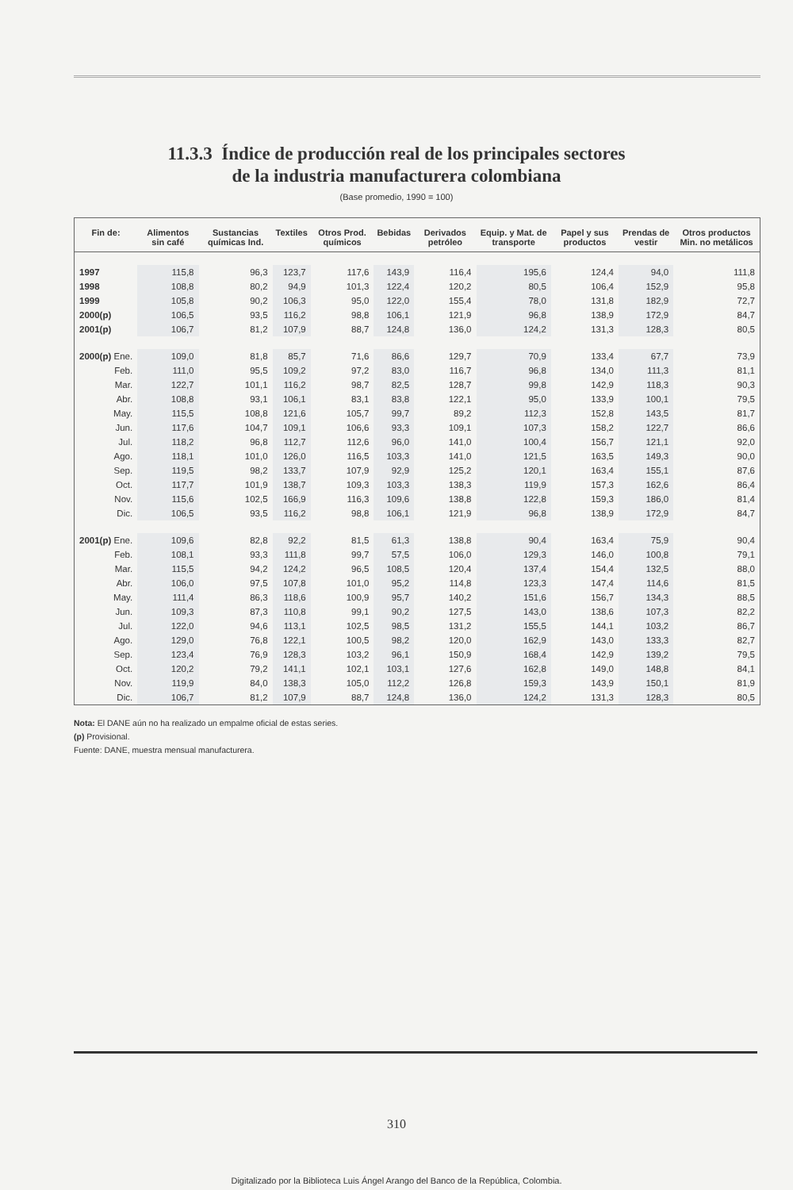11.3.3 Índice de producción real de los principales sectores
de la industria manufacturera colombiana
(Base promedio, 1990 = 100)
| Fin de: | Alimentos sin café | Sustancias químicas Ind. | Textiles | Otros Prod. químicos | Bebidas | Derivados petróleo | Equip. y Mat. de transporte | Papel y sus productos | Prendas de vestir | Otros productos Min. no metálicos |
| --- | --- | --- | --- | --- | --- | --- | --- | --- | --- | --- |
| 1997 | 115,8 | 96,3 | 123,7 | 117,6 | 143,9 | 116,4 | 195,6 | 124,4 | 94,0 | 111,8 |
| 1998 | 108,8 | 80,2 | 94,9 | 101,3 | 122,4 | 120,2 | 80,5 | 106,4 | 152,9 | 95,8 |
| 1999 | 105,8 | 90,2 | 106,3 | 95,0 | 122,0 | 155,4 | 78,0 | 131,8 | 182,9 | 72,7 |
| 2000(p) | 106,5 | 93,5 | 116,2 | 98,8 | 106,1 | 121,9 | 96,8 | 138,9 | 172,9 | 84,7 |
| 2001(p) | 106,7 | 81,2 | 107,9 | 88,7 | 124,8 | 136,0 | 124,2 | 131,3 | 128,3 | 80,5 |
| 2000(p) Ene. | 109,0 | 81,8 | 85,7 | 71,6 | 86,6 | 129,7 | 70,9 | 133,4 | 67,7 | 73,9 |
| Feb. | 111,0 | 95,5 | 109,2 | 97,2 | 83,0 | 116,7 | 96,8 | 134,0 | 111,3 | 81,1 |
| Mar. | 122,7 | 101,1 | 116,2 | 98,7 | 82,5 | 128,7 | 99,8 | 142,9 | 118,3 | 90,3 |
| Abr. | 108,8 | 93,1 | 106,1 | 83,1 | 83,8 | 122,1 | 95,0 | 133,9 | 100,1 | 79,5 |
| May. | 115,5 | 108,8 | 121,6 | 105,7 | 99,7 | 89,2 | 112,3 | 152,8 | 143,5 | 81,7 |
| Jun. | 117,6 | 104,7 | 109,1 | 106,6 | 93,3 | 109,1 | 107,3 | 158,2 | 122,7 | 86,6 |
| Jul. | 118,2 | 96,8 | 112,7 | 112,6 | 96,0 | 141,0 | 100,4 | 156,7 | 121,1 | 92,0 |
| Ago. | 118,1 | 101,0 | 126,0 | 116,5 | 103,3 | 141,0 | 121,5 | 163,5 | 149,3 | 90,0 |
| Sep. | 119,5 | 98,2 | 133,7 | 107,9 | 92,9 | 125,2 | 120,1 | 163,4 | 155,1 | 87,6 |
| Oct. | 117,7 | 101,9 | 138,7 | 109,3 | 103,3 | 138,3 | 119,9 | 157,3 | 162,6 | 86,4 |
| Nov. | 115,6 | 102,5 | 166,9 | 116,3 | 109,6 | 138,8 | 122,8 | 159,3 | 186,0 | 81,4 |
| Dic. | 106,5 | 93,5 | 116,2 | 98,8 | 106,1 | 121,9 | 96,8 | 138,9 | 172,9 | 84,7 |
| 2001(p) Ene. | 109,6 | 82,8 | 92,2 | 81,5 | 61,3 | 138,8 | 90,4 | 163,4 | 75,9 | 90,4 |
| Feb. | 108,1 | 93,3 | 111,8 | 99,7 | 57,5 | 106,0 | 129,3 | 146,0 | 100,8 | 79,1 |
| Mar. | 115,5 | 94,2 | 124,2 | 96,5 | 108,5 | 120,4 | 137,4 | 154,4 | 132,5 | 88,0 |
| Abr. | 106,0 | 97,5 | 107,8 | 101,0 | 95,2 | 114,8 | 123,3 | 147,4 | 114,6 | 81,5 |
| May. | 111,4 | 86,3 | 118,6 | 100,9 | 95,7 | 140,2 | 151,6 | 156,7 | 134,3 | 88,5 |
| Jun. | 109,3 | 87,3 | 110,8 | 99,1 | 90,2 | 127,5 | 143,0 | 138,6 | 107,3 | 82,2 |
| Jul. | 122,0 | 94,6 | 113,1 | 102,5 | 98,5 | 131,2 | 155,5 | 144,1 | 103,2 | 86,7 |
| Ago. | 129,0 | 76,8 | 122,1 | 100,5 | 98,2 | 120,0 | 162,9 | 143,0 | 133,3 | 82,7 |
| Sep. | 123,4 | 76,9 | 128,3 | 103,2 | 96,1 | 150,9 | 168,4 | 142,9 | 139,2 | 79,5 |
| Oct. | 120,2 | 79,2 | 141,1 | 102,1 | 103,1 | 127,6 | 162,8 | 149,0 | 148,8 | 84,1 |
| Nov. | 119,9 | 84,0 | 138,3 | 105,0 | 112,2 | 126,8 | 159,3 | 143,9 | 150,1 | 81,9 |
| Dic. | 106,7 | 81,2 | 107,9 | 88,7 | 124,8 | 136,0 | 124,2 | 131,3 | 128,3 | 80,5 |
Nota: El DANE aún no ha realizado un empalme oficial de estas series.
(p) Provisional.
Fuente: DANE, muestra mensual manufacturera.
310
Digitalizado por la Biblioteca Luis Ángel Arango del Banco de la República, Colombia.